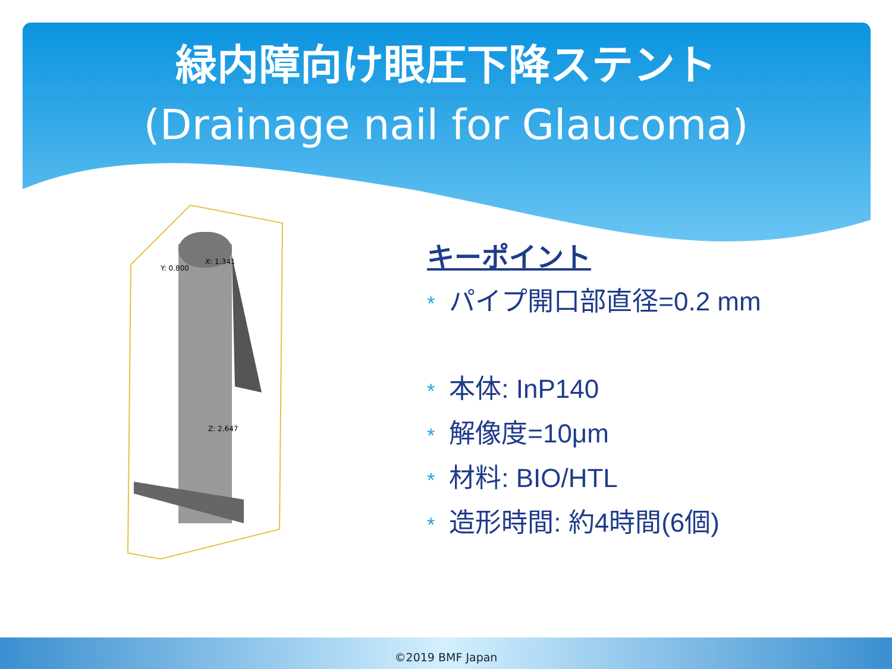緑内障向け眼圧下降ステント
(Drainage nail for Glaucoma)
X: 1.341
Y: 0.800
Z: 2.647
キーポイント
* パイプ開口部直径=0.2 mm
* 本体: InP140
* 解像度=10μm
* 材料: BIO/HTL
* 造形時間: 約4時間(6個)
©2019 BMF Japan